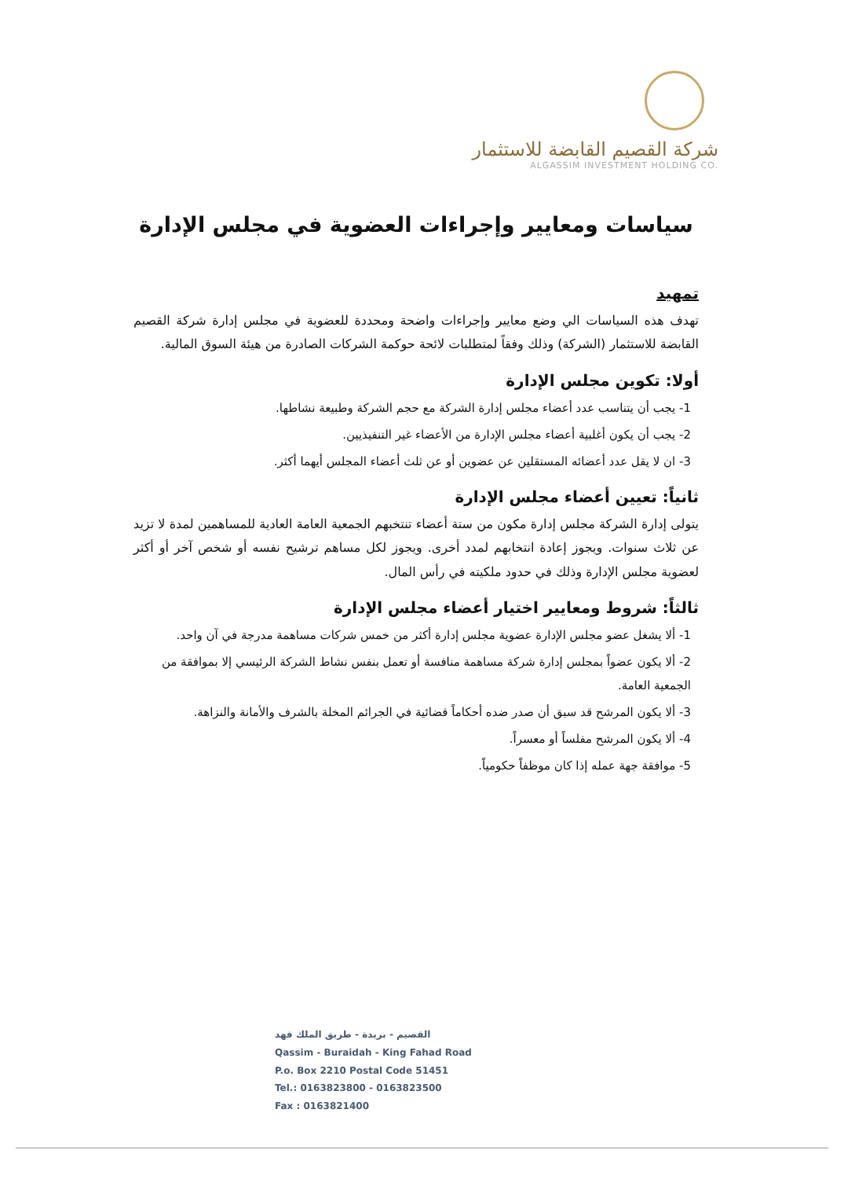شركة القصيم القابضة للاستثمار
ALGASSIM INVESTMENT HOLDING CO.
سياسات ومعايير وإجراءات العضوية في مجلس الإدارة
تمهيد
تهدف هذه السياسات الي وضع معايير وإجراءات واضحة ومحددة للعضوية في مجلس إدارة شركة القصيم القابضة للاستثمار (الشركة) وذلك وفقاً لمتطلبات لائحة حوكمة الشركات الصادرة من هيئة السوق المالية.
أولا: تكوين مجلس الإدارة
1- يجب أن يتناسب عدد أعضاء مجلس إدارة الشركة مع حجم الشركة وطبيعة نشاطها.
2- يجب أن يكون أغلبية أعضاء مجلس الإدارة من الأعضاء غير التنفيذيين.
3- ان لا يقل عدد أعضائه المستقلين عن عضوين أو عن ثلث أعضاء المجلس أيهما أكثر.
ثانياً: تعيين أعضاء مجلس الإدارة
يتولى إدارة الشركة مجلس إدارة مكون من ستة أعضاء تنتخبهم الجمعية العامة العادية للمساهمين لمدة لا تزيد عن ثلاث سنوات. ويجوز إعادة انتخابهم لمدد أخرى. ويجوز لكل مساهم ترشيح نفسه أو شخص آخر أو أكثر لعضوية مجلس الإدارة وذلك في حدود ملكيته في رأس المال.
ثالثاً: شروط ومعايير اختيار أعضاء مجلس الإدارة
1- ألا يشغل عضو مجلس الإدارة عضوية مجلس إدارة أكثر من خمس شركات مساهمة مدرجة في آن واحد.
2- ألا يكون عضواً بمجلس إدارة شركة مساهمة منافسة أو تعمل بنفس نشاط الشركة الرئيسي إلا بموافقة من الجمعية العامة.
3- ألا يكون المرشح قد سبق أن صدر ضده أحكاماً قضائية في الجرائم المخلة بالشرف والأمانة والنزاهة.
4- ألا يكون المرشح مفلساً أو معسراً.
5- موافقة جهة عمله إذا كان موظفاً حكومياً.
القصيم - بريدة - طريق الملك فهد
Qassim - Buraidah - King Fahad Road
P.o. Box 2210 Postal Code 51451
Tel.: 0163823800 - 0163823500
Fax : 0163821400